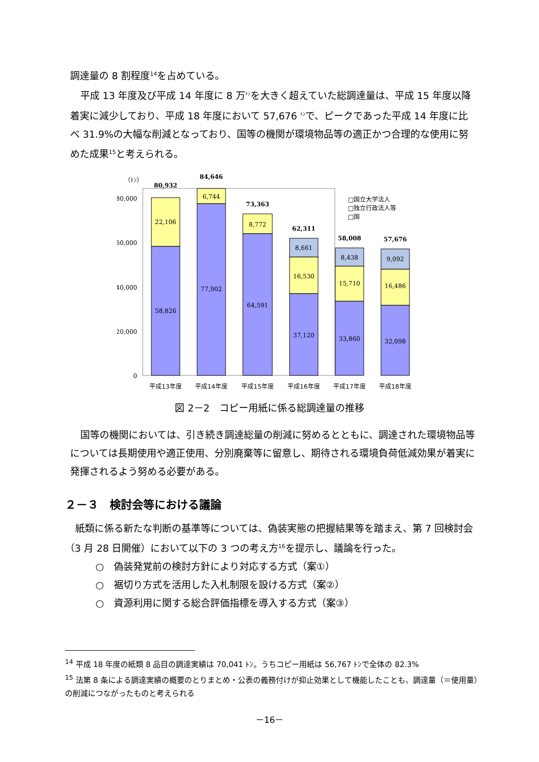調達量の 8 割程度<sup>14</sup>を占めている。
平成 13 年度及び平成 14 年度に 8 万<sup>ﾄﾝ</sup>を大きく超えていた総調達量は、平成 15 年度以降着実に減少しており、平成 18 年度において 57,676 <sup>ﾄﾝ</sup>で、ピークであった平成 14 年度に比べ 31.9%の大幅な削減となっており、国等の機関が環境物品等の適正かつ合理的な使用に努めた成果<sup>15</sup>と考えられる。
（ﾄﾝ）
80,000
60,000
40,000
20,000
0
80,932
84,646
73,363
62,311
58,008
57,676
22,106
58,826
6,744
77,902
8,772
64,591
8,661
16,530
37,120
8,438
15,710
33,860
9,092
16,486
32,098
□国立大学法人
□独立行政法人等
□国
平成13年度
平成14年度
平成15年度
平成16年度
平成17年度
平成18年度
図 2－2　コピー用紙に係る総調達量の推移
国等の機関においては、引き続き調達総量の削減に努めるとともに、調達された環境物品等については長期使用や適正使用、分別廃棄等に留意し、期待される環境負荷低減効果が着実に発揮されるよう努める必要がある。
２－３　検討会等における議論
紙類に係る新たな判断の基準等については、偽装実態の把握結果等を踏まえ、第 7 回検討会（3 月 28 日開催）において以下の 3 つの考え方<sup>16</sup>を提示し、議論を行った。
○　偽装発覚前の検討方針により対応する方式（案①）
○　裾切り方式を活用した入札制限を設ける方式（案②）
○　資源利用に関する総合評価指標を導入する方式（案③）
<sup>14</sup> 平成 18 年度の紙類 8 品目の調達実績は 70,041 ﾄﾝ。うちコピー用紙は 56,767 ﾄﾝで全体の 82.3%
<sup>15</sup> 法第 8 条による調達実績の概要のとりまとめ・公表の義務付けが抑止効果として機能したことも、調達量（＝使用量）の削減につながったものと考えられる
－16－